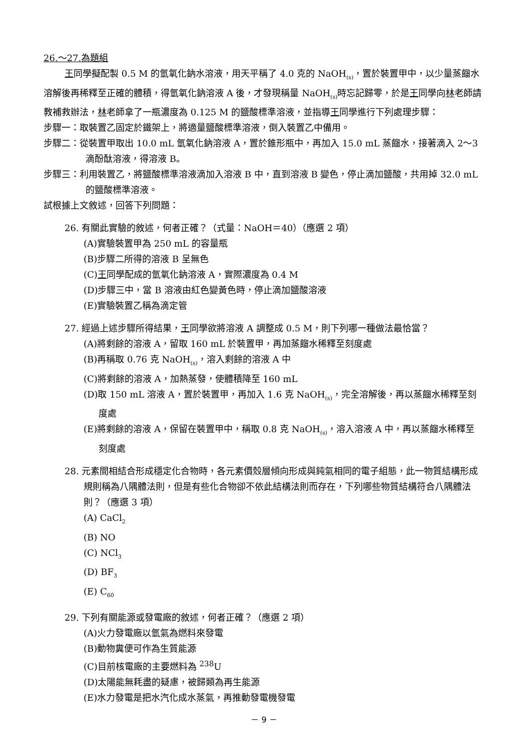26.～27.為題組
王同學擬配製 0.5 M 的氫氧化鈉水溶液，用天平稱了 4.0 克的 NaOH<sub>(s)</sub>，置於裝置甲中，以少量蒸餾水溶解後再稀釋至正確的體積，得氫氧化鈉溶液 A 後，才發現稱量 NaOH<sub>(s)</sub>時忘記歸零，於是王同學向林老師請教補救辦法，林老師拿了一瓶濃度為 0.125 M 的鹽酸標準溶液，並指導王同學進行下列處理步驟：
步驟一：取裝置乙固定於鐵架上，將適量鹽酸標準溶液，倒入裝置乙中備用。
步驟二：從裝置甲取出 10.0 mL 氫氧化鈉溶液 A，置於錐形瓶中，再加入 15.0 mL 蒸餾水，接著滴入 2～3 滴酚酞溶液，得溶液 B。
步驟三：利用裝置乙，將鹽酸標準溶液滴加入溶液 B 中，直到溶液 B 變色，停止滴加鹽酸，共用掉 32.0 mL 的鹽酸標準溶液。
試根據上文敘述，回答下列問題：
26. 有關此實驗的敘述，何者正確？（式量：NaOH＝40）（應選 2 項）
(A)實驗裝置甲為 250 mL 的容量瓶
(B)步驟二所得的溶液 B 呈無色
(C)王同學配成的氫氧化鈉溶液 A，實際濃度為 0.4 M
(D)步驟三中，當 B 溶液由紅色變黃色時，停止滴加鹽酸溶液
(E)實驗裝置乙稱為滴定管
27. 經過上述步驟所得結果，王同學欲將溶液 A 調整成 0.5 M，則下列哪一種做法最恰當？
(A)將剩餘的溶液 A，留取 160 mL 於裝置甲，再加蒸餾水稀釋至刻度處
(B)再稱取 0.76 克 NaOH<sub>(s)</sub>，溶入剩餘的溶液 A 中
(C)將剩餘的溶液 A，加熱蒸發，使體積降至 160 mL
(D)取 150 mL 溶液 A，置於裝置甲，再加入 1.6 克 NaOH<sub>(s)</sub>，完全溶解後，再以蒸餾水稀釋至刻度處
(E)將剩餘的溶液 A，保留在裝置甲中，稱取 0.8 克 NaOH<sub>(s)</sub>，溶入溶液 A 中，再以蒸餾水稀釋至刻度處
28. 元素間相結合形成穩定化合物時，各元素價殼層傾向形成與鈍氣相同的電子組態，此一物質結構形成規則稱為八隅體法則，但是有些化合物卻不依此結構法則而存在，下列哪些物質結構符合八隅體法則？（應選 3 項）
(A) CaCl<sub>2</sub>
(B) NO
(C) NCl<sub>3</sub>
(D) BF<sub>3</sub>
(E) C<sub>60</sub>
29. 下列有關能源或發電廠的敘述，何者正確？（應選 2 項）
(A)火力發電廠以氫氣為燃料來發電
(B)動物糞便可作為生質能源
(C)目前核電廠的主要燃料為 <sup>238</sup>U
(D)太陽能無耗盡的疑慮，被歸類為再生能源
(E)水力發電是把水汽化成水蒸氣，再推動發電機發電
－ 9 －